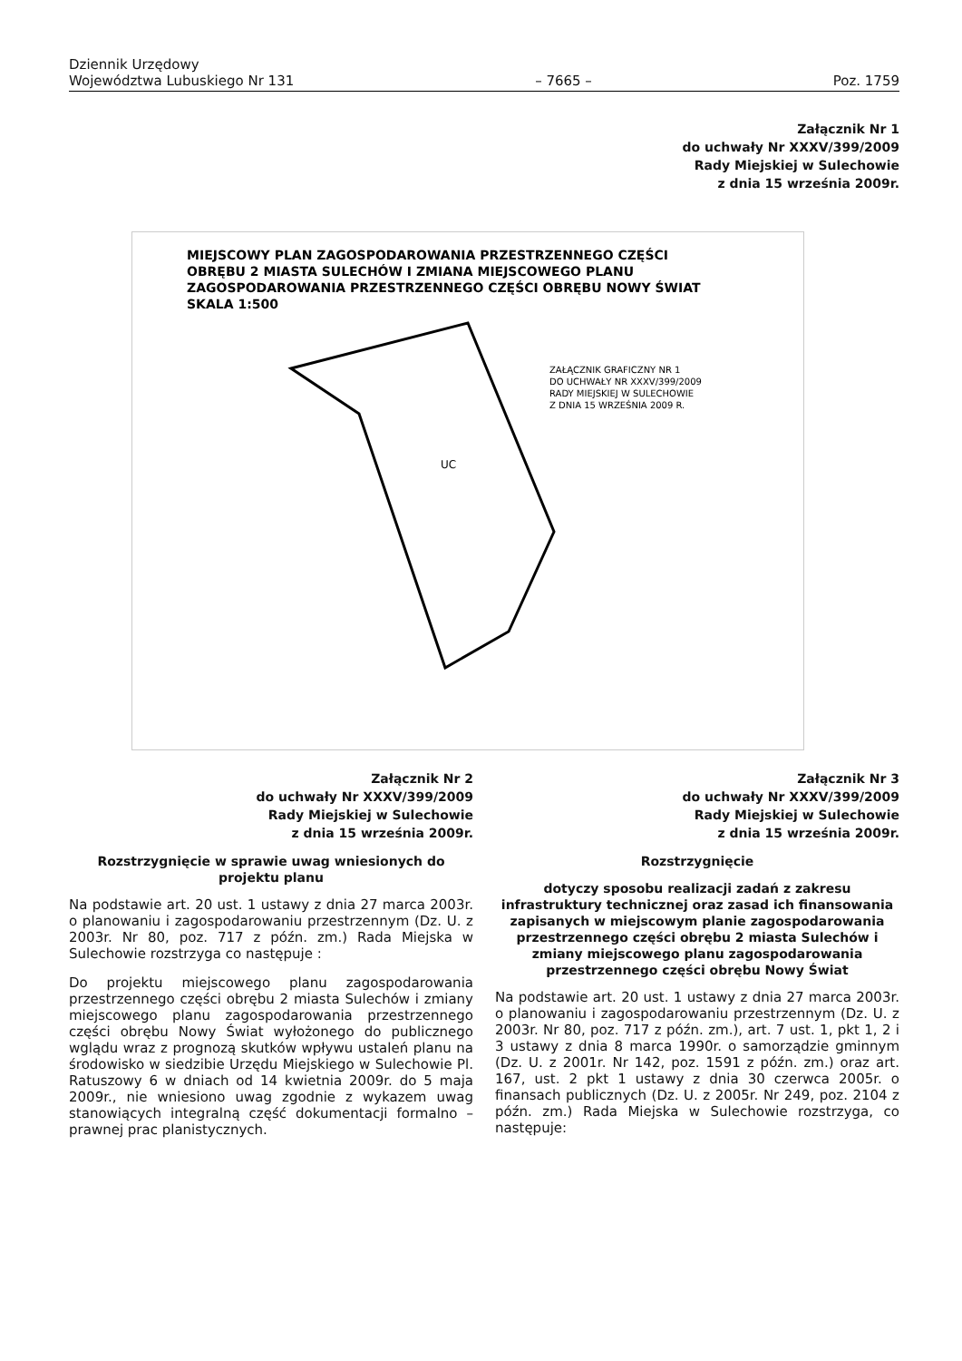Dziennik Urzędowy
Województwa Lubuskiego Nr 131 – 7665 – Poz. 1759
Załącznik Nr 1
do uchwały Nr XXXV/399/2009
Rady Miejskiej w Sulechowie
z dnia 15 września 2009r.
MIEJSCOWY PLAN ZAGOSPODAROWANIA PRZESTRZENNEGO CZĘŚCI
OBRĘBU 2 MIASTA SULECHÓW I ZMIANA MIEJSCOWEGO PLANU
ZAGOSPODAROWANIA PRZESTRZENNEGO CZĘŚCI OBRĘBU NOWY ŚWIAT
SKALA 1:500
UC
ZAŁĄCZNIK GRAFICZNY NR 1
DO UCHWAŁY NR XXXV/399/2009
RADY MIEJSKIEJ W SULECHOWIE
Z DNIA 15 WRZEŚNIA 2009 R.
Załącznik Nr 2
do uchwały Nr XXXV/399/2009
Rady Miejskiej w Sulechowie
z dnia 15 września 2009r.
Rozstrzygnięcie w sprawie uwag wniesionych do projektu planu
Na podstawie art. 20 ust. 1 ustawy z dnia 27 marca 2003r. o planowaniu i zagospodarowaniu przestrzennym (Dz. U. z 2003r. Nr 80, poz. 717 z późn. zm.) Rada Miejska w Sulechowie rozstrzyga co następuje :
Do projektu miejscowego planu zagospodarowania przestrzennego części obrębu 2 miasta Sulechów i zmiany miejscowego planu zagospodarowania przestrzennego części obrębu Nowy Świat wyłożonego do publicznego wglądu wraz z prognozą skutków wpływu ustaleń planu na środowisko w siedzibie Urzędu Miejskiego w Sulechowie Pl. Ratuszowy 6 w dniach od 14 kwietnia 2009r. do 5 maja 2009r., nie wniesiono uwag zgodnie z wykazem uwag stanowiących integralną część dokumentacji formalno – prawnej prac planistycznych.
Załącznik Nr 3
do uchwały Nr XXXV/399/2009
Rady Miejskiej w Sulechowie
z dnia 15 września 2009r.
Rozstrzygnięcie
dotyczy sposobu realizacji zadań z zakresu infrastruktury technicznej oraz zasad ich finansowania zapisanych w miejscowym planie zagospodarowania przestrzennego części obrębu 2 miasta Sulechów i zmiany miejscowego planu zagospodarowania przestrzennego części obrębu Nowy Świat
Na podstawie art. 20 ust. 1 ustawy z dnia 27 marca 2003r. o planowaniu i zagospodarowaniu przestrzennym (Dz. U. z 2003r. Nr 80, poz. 717 z późn. zm.), art. 7 ust. 1, pkt 1, 2 i 3 ustawy z dnia 8 marca 1990r. o samorządzie gminnym (Dz. U. z 2001r. Nr 142, poz. 1591 z późn. zm.) oraz art. 167, ust. 2 pkt 1 ustawy z dnia 30 czerwca 2005r. o finansach publicznych (Dz. U. z 2005r. Nr 249, poz. 2104 z późn. zm.) Rada Miejska w Sulechowie rozstrzyga, co następuje: